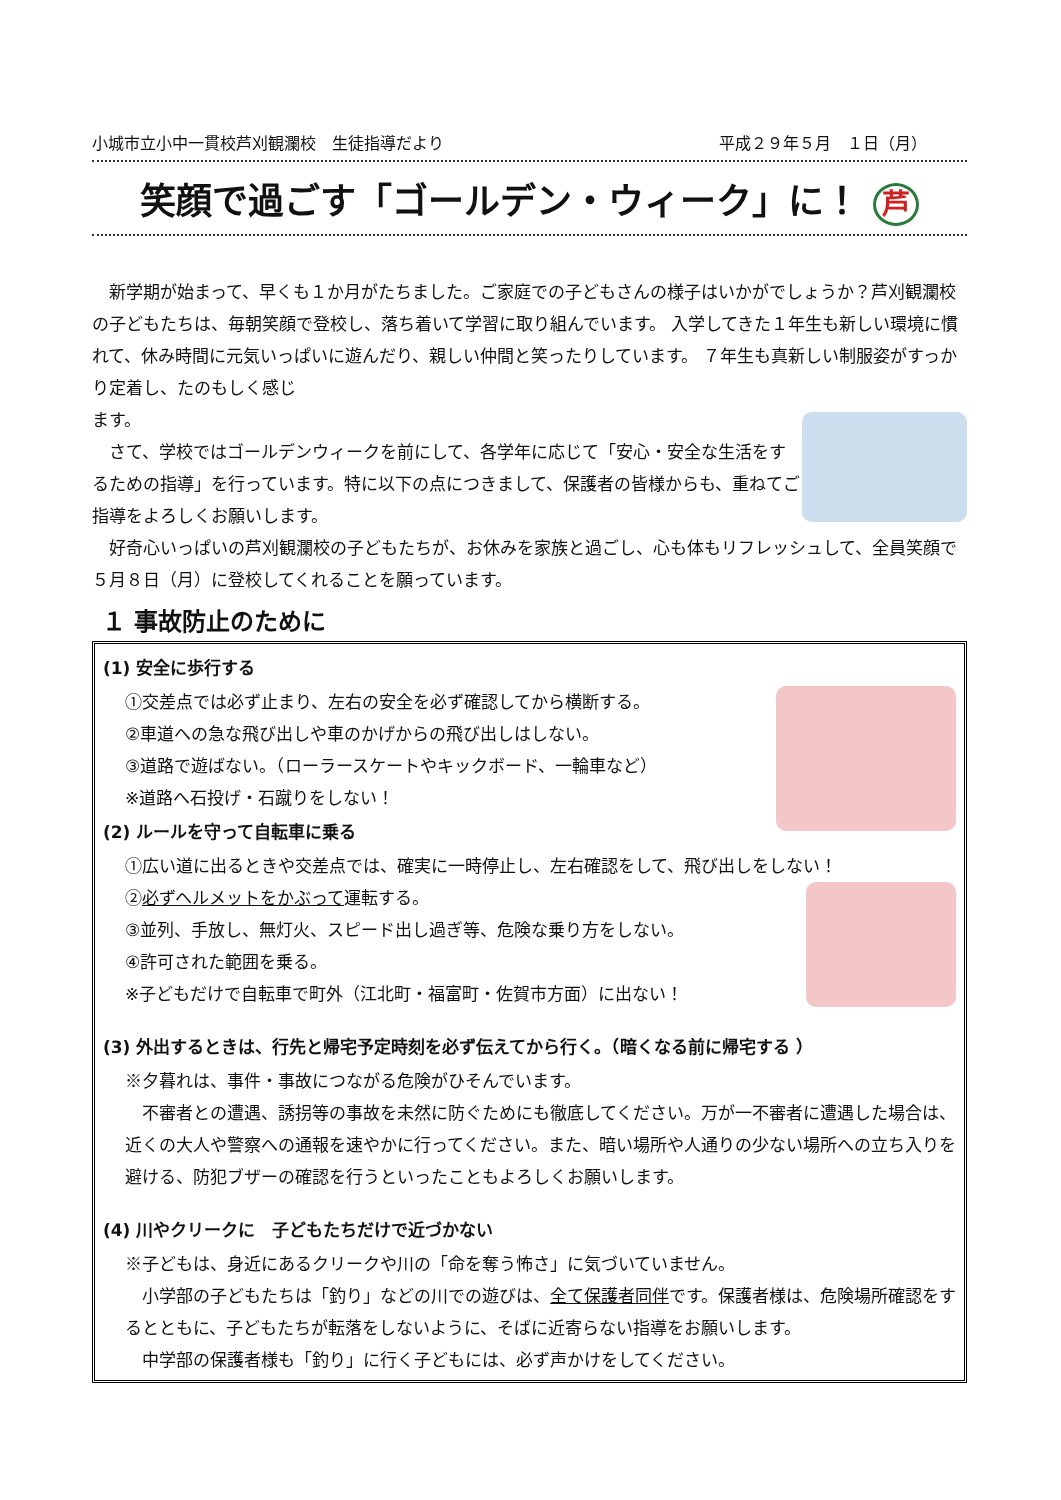小城市立小中一貫校芦刈観瀾校　生徒指導だより 平成２９年５月　１日（月）
笑顔で過ごす「ゴールデン・ウィーク」に！ 芦
　新学期が始まって、早くも１か月がたちました。ご家庭での子どもさんの様子はいかがでしょうか？芦刈観瀾校の子どもたちは、毎朝笑顔で登校し、落ち着いて学習に取り組んでいます。 入学してきた１年生も新しい環境に慣れて、休み時間に元気いっぱいに遊んだり、親しい仲間と笑ったりしています。 ７年生も真新しい制服姿がすっかり定着し、たのもしく感じ
ます。
　さて、学校ではゴールデンウィークを前にして、各学年に応じて「安心・安全な生活をするための指導」を行っています。特に以下の点につきまして、保護者の皆様からも、重ねてご指導をよろしくお願いします。
　好奇心いっぱいの芦刈観瀾校の子どもたちが、お休みを家族と過ごし、心も体もリフレッシュして、全員笑顔で５月８日（月）に登校してくれることを願っています。
１ 事故防止のために
(1) 安全に歩行する
①交差点では必ず止まり、左右の安全を必ず確認してから横断する。
②車道への急な飛び出しや車のかげからの飛び出しはしない。
③道路で遊ばない。（ローラースケートやキックボード、一輪車など）
※道路へ石投げ・石蹴りをしない！
(2) ルールを守って自転車に乗る
①広い道に出るときや交差点では、確実に一時停止し、左右確認をして、飛び出しをしない！
②必ずヘルメットをかぶって運転する。
③並列、手放し、無灯火、スピード出し過ぎ等、危険な乗り方をしない。
④許可された範囲を乗る。
※子どもだけで自転車で町外（江北町・福富町・佐賀市方面）に出ない！
(3) 外出するときは、行先と帰宅予定時刻を必ず伝えてから行く。（暗くなる前に帰宅する ）
※夕暮れは、事件・事故につながる危険がひそんでいます。
　不審者との遭遇、誘拐等の事故を未然に防ぐためにも徹底してください。万が一不審者に遭遇した場合は、近くの大人や警察への通報を速やかに行ってください。また、暗い場所や人通りの少ない場所への立ち入りを避ける、防犯ブザーの確認を行うといったこともよろしくお願いします。
(4) 川やクリークに　子どもたちだけで近づかない
※子どもは、身近にあるクリークや川の「命を奪う怖さ」に気づいていません。
　小学部の子どもたちは「釣り」などの川での遊びは、全て保護者同伴です。保護者様は、危険場所確認をするとともに、子どもたちが転落をしないように、そばに近寄らない指導をお願いします。
　中学部の保護者様も「釣り」に行く子どもには、必ず声かけをしてください。